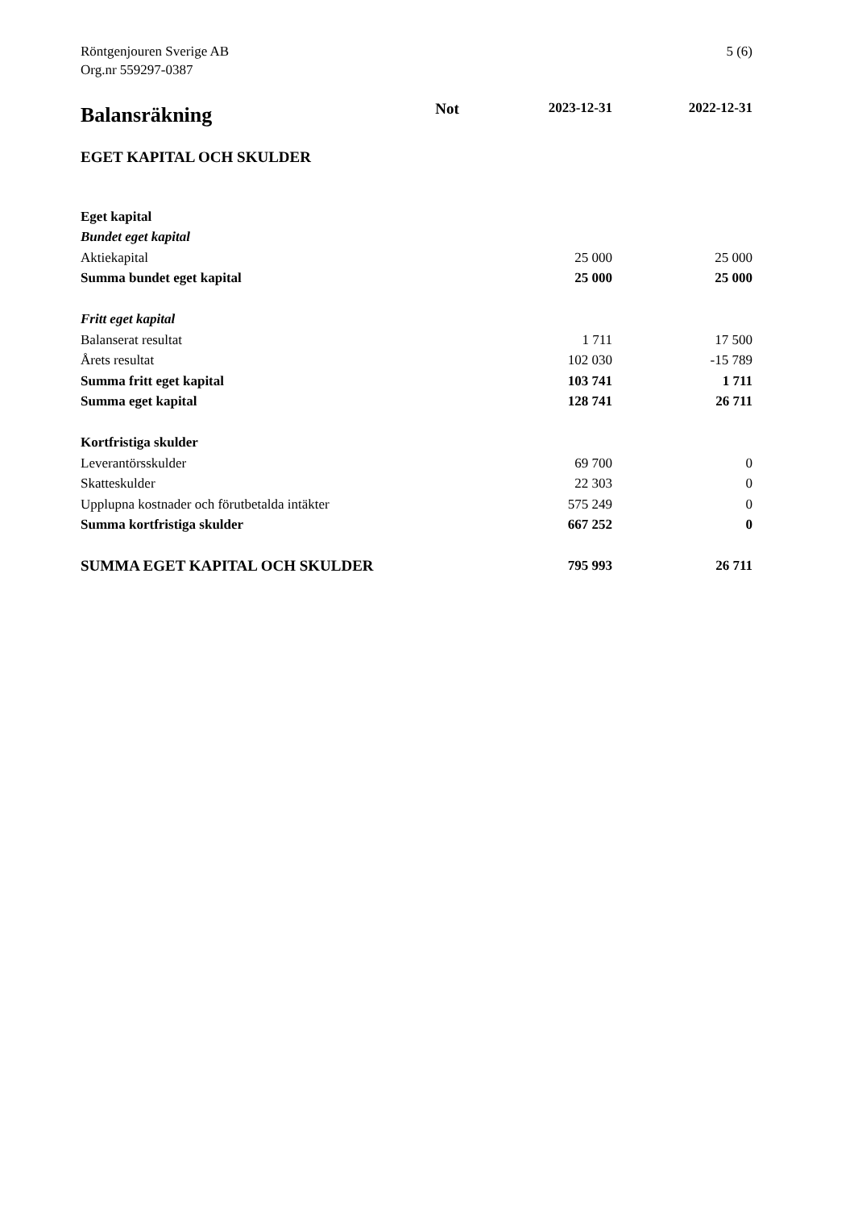Röntgenjouren Sverige AB
Org.nr 559297-0387
5 (6)
| Balansräkning | Not | 2023-12-31 | 2022-12-31 |
| --- | --- | --- | --- |
| EGET KAPITAL OCH SKULDER | | | |
| Eget kapital | | | |
| Bundet eget kapital | | | |
| Aktiekapital | | 25 000 | 25 000 |
| Summa bundet eget kapital | | 25 000 | 25 000 |
| Fritt eget kapital | | | |
| Balanserat resultat | | 1 711 | 17 500 |
| Årets resultat | | 102 030 | -15 789 |
| Summa fritt eget kapital | | 103 741 | 1 711 |
| Summa eget kapital | | 128 741 | 26 711 |
| Kortfristiga skulder | | | |
| Leverantörsskulder | | 69 700 | 0 |
| Skatteskulder | | 22 303 | 0 |
| Upplupna kostnader och förutbetalda intäkter | | 575 249 | 0 |
| Summa kortfristiga skulder | | 667 252 | 0 |
| SUMMA EGET KAPITAL OCH SKULDER | | 795 993 | 26 711 |